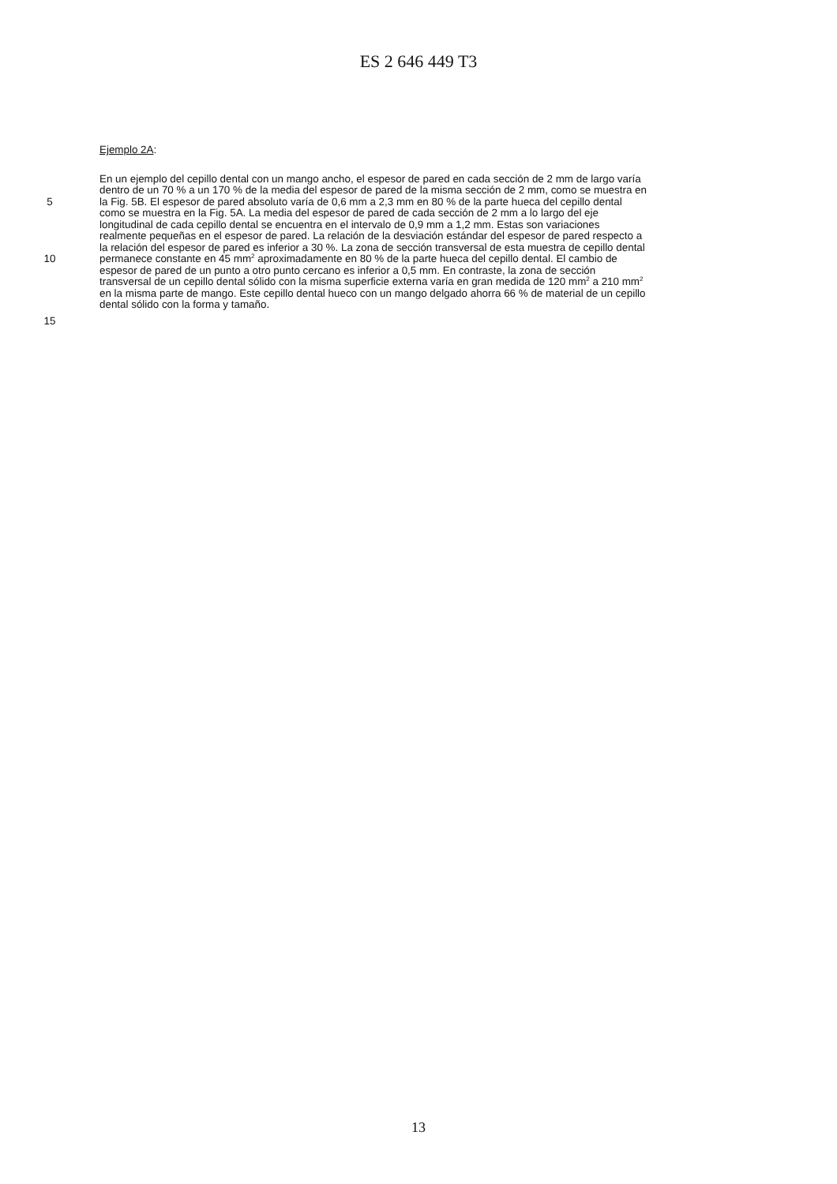ES 2 646 449 T3
Ejemplo 2A:
En un ejemplo del cepillo dental con un mango ancho, el espesor de pared en cada sección de 2 mm de largo varía
dentro de un 70 % a un 170 % de la media del espesor de pared de la misma sección de 2 mm, como se muestra en
5 la Fig. 5B. El espesor de pared absoluto varía de 0,6 mm a 2,3 mm en 80 % de la parte hueca del cepillo dental
como se muestra en la Fig. 5A. La media del espesor de pared de cada sección de 2 mm a lo largo del eje
longitudinal de cada cepillo dental se encuentra en el intervalo de 0,9 mm a 1,2 mm. Estas son variaciones
realmente pequeñas en el espesor de pared. La relación de la desviación estándar del espesor de pared respecto a
la relación del espesor de pared es inferior a 30 %. La zona de sección transversal de esta muestra de cepillo dental
10 permanece constante en 45 mm<sup>2</sup> aproximadamente en 80 % de la parte hueca del cepillo dental. El cambio de
espesor de pared de un punto a otro punto cercano es inferior a 0,5 mm. En contraste, la zona de sección
transversal de un cepillo dental sólido con la misma superficie externa varía en gran medida de 120 mm<sup>2</sup> a 210 mm<sup>2</sup>
en la misma parte de mango. Este cepillo dental hueco con un mango delgado ahorra 66 % de material de un cepillo
dental sólido con la forma y tamaño.
15
13